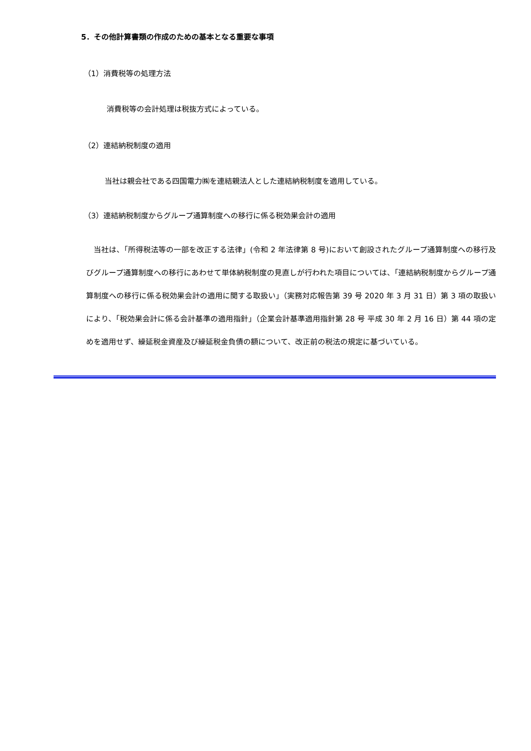5．その他計算書類の作成のための基本となる重要な事項
（1）消費税等の処理方法
消費税等の会計処理は税抜方式によっている。
（2）連結納税制度の適用
当社は親会社である四国電力㈱を連結親法人とした連結納税制度を適用している。
（3）連結納税制度からグループ通算制度への移行に係る税効果会計の適用
当社は、「所得税法等の一部を改正する法律」(令和 2 年法律第 8 号)において創設されたグループ通算制度への移行及びグループ通算制度への移行にあわせて単体納税制度の見直しが行われた項目については、「連結納税制度からグループ通算制度への移行に係る税効果会計の適用に関する取扱い」（実務対応報告第 39 号 2020 年 3 月 31 日）第 3 項の取扱いにより、「税効果会計に係る会計基準の適用指針」（企業会計基準適用指針第 28 号 平成 30 年 2 月 16 日）第 44 項の定めを適用せず、繰延税金資産及び繰延税金負債の額について、改正前の税法の規定に基づいている。